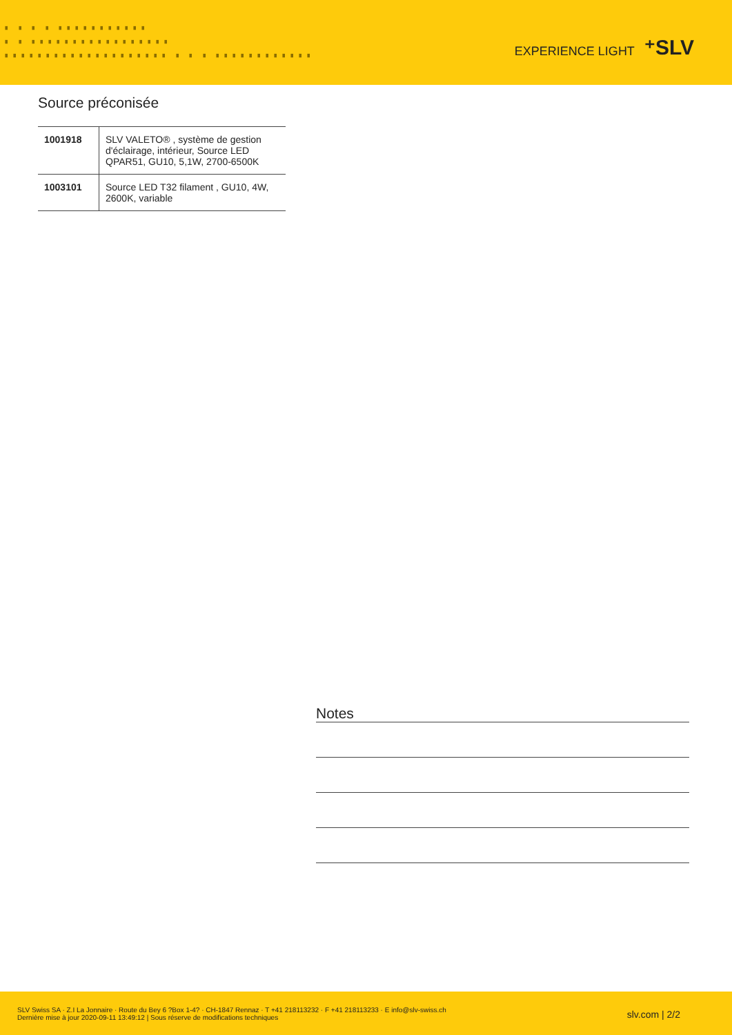▗ ▗ ▗ ▗ ▗▗▗▗▗▗▗▗▗▗▗
▗ ▗ ▗▗▗▗▗▗▗▗▗▗▗▗▗▗▗▗▗
▗▗▗▗▗▗▗▗▗▗▗▗▗▗▗▗▗▗▗▗ ▗ ▗ ▗ ▗▗▗▗▗▗▗▗▗▗▗▗
EXPERIENCE LIGHT ⁺SLV
Source préconisée
| 1001918 | SLV VALETO® , système de gestion d'éclairage, intérieur, Source LED QPAR51, GU10, 5,1W, 2700-6500K |
| 1003101 | Source LED T32 filament , GU10, 4W, 2600K, variable |
Notes
SLV Swiss SA · Z.I La Jonnaire · Route du Bey 6 ?Box 1-4? · CH-1847 Rennaz · T +41 218113232 · F +41 218113233 · E info@slv-swiss.ch
Dernière mise à jour 2020-09-11 13:49:12 | Sous réserve de modifications techniques
slv.com | 2/2